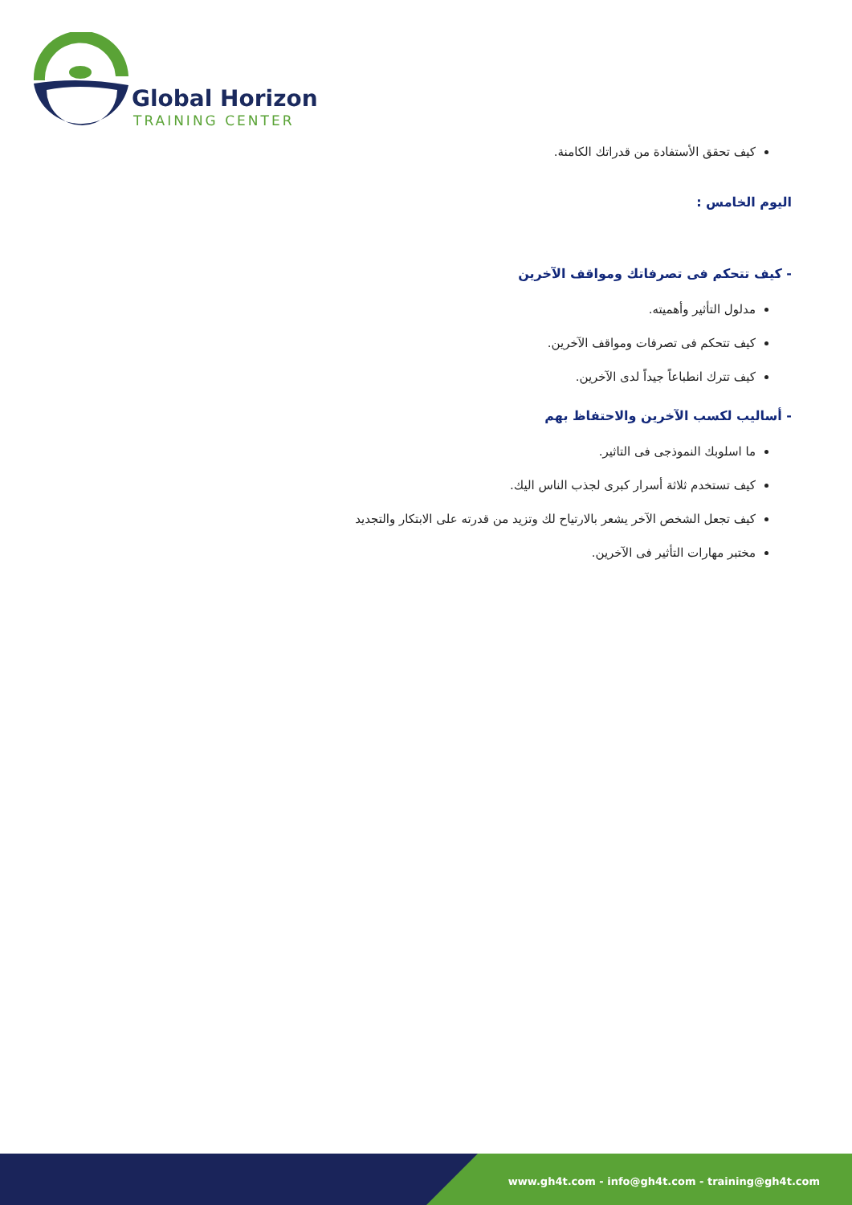Global Horizon
TRAINING CENTER
كيف تحقق الأستفادة من قدراتك الكامنة.
اليوم الخامس :
- كيف تتحكم فى تصرفاتك ومواقف الآخرين
مدلول التأثير وأهميته.
كيف تتحكم فى تصرفات ومواقف الآخرين.
كيف تترك انطباعاً جيداً لدى الآخرين.
- أساليب لكسب الآخرين والاحتفاظ بهم
ما اسلوبك النموذجى فى التاثير.
كيف تستخدم ثلاثة أسرار كبرى لجذب الناس اليك.
كيف تجعل الشخص الآخر يشعر بالارتياح لك وتزيد من قدرته على الابتكار والتجديد
مختبر مهارات التأثير فى الآخرين.
www.gh4t.com - info@gh4t.com - training@gh4t.com